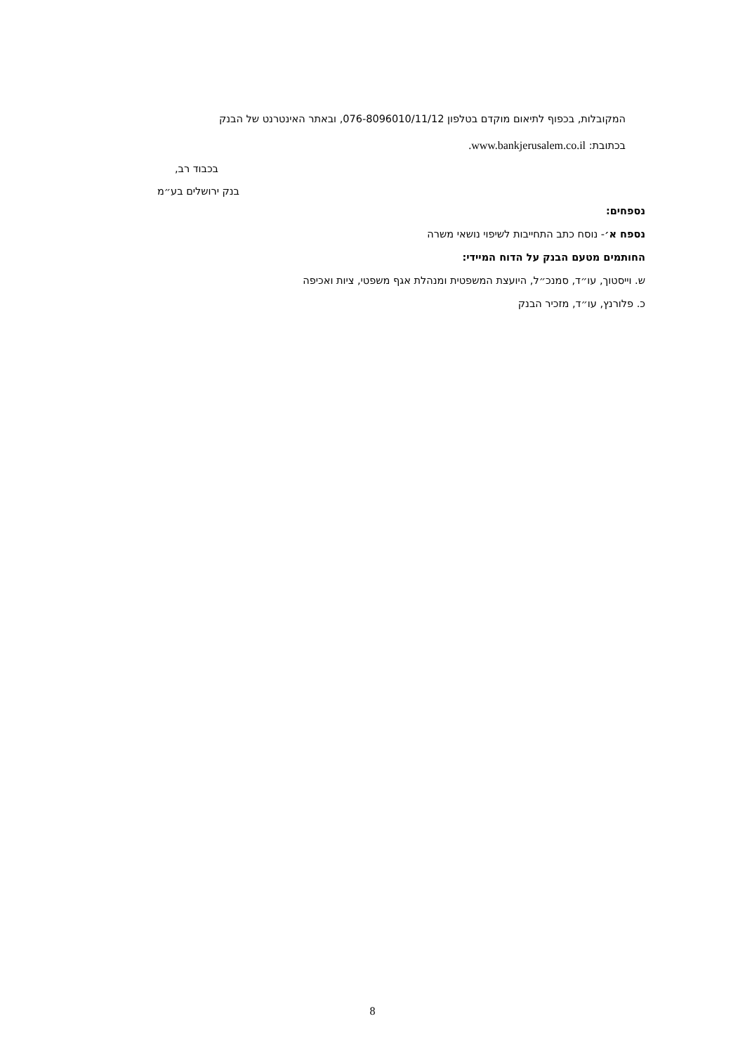המקובלות, בכפוף לתיאום מוקדם בטלפון 076-8096010/11/12, ובאתר האינטרנט של הבנק
בכתובת: www.bankjerusalem.co.il.
בכבוד רב,
בנק ירושלים בע״מ
נספחים:
נספח א׳- נוסח כתב התחייבות לשיפוי נושאי משרה
החותמים מטעם הבנק על הדוח המיידי:
ש. וייסטוך, עו״ד, סמנכ״ל, היועצת המשפטית ומנהלת אגף משפטי, ציות ואכיפה
כ. פלורנץ, עו״ד, מזכיר הבנק
8